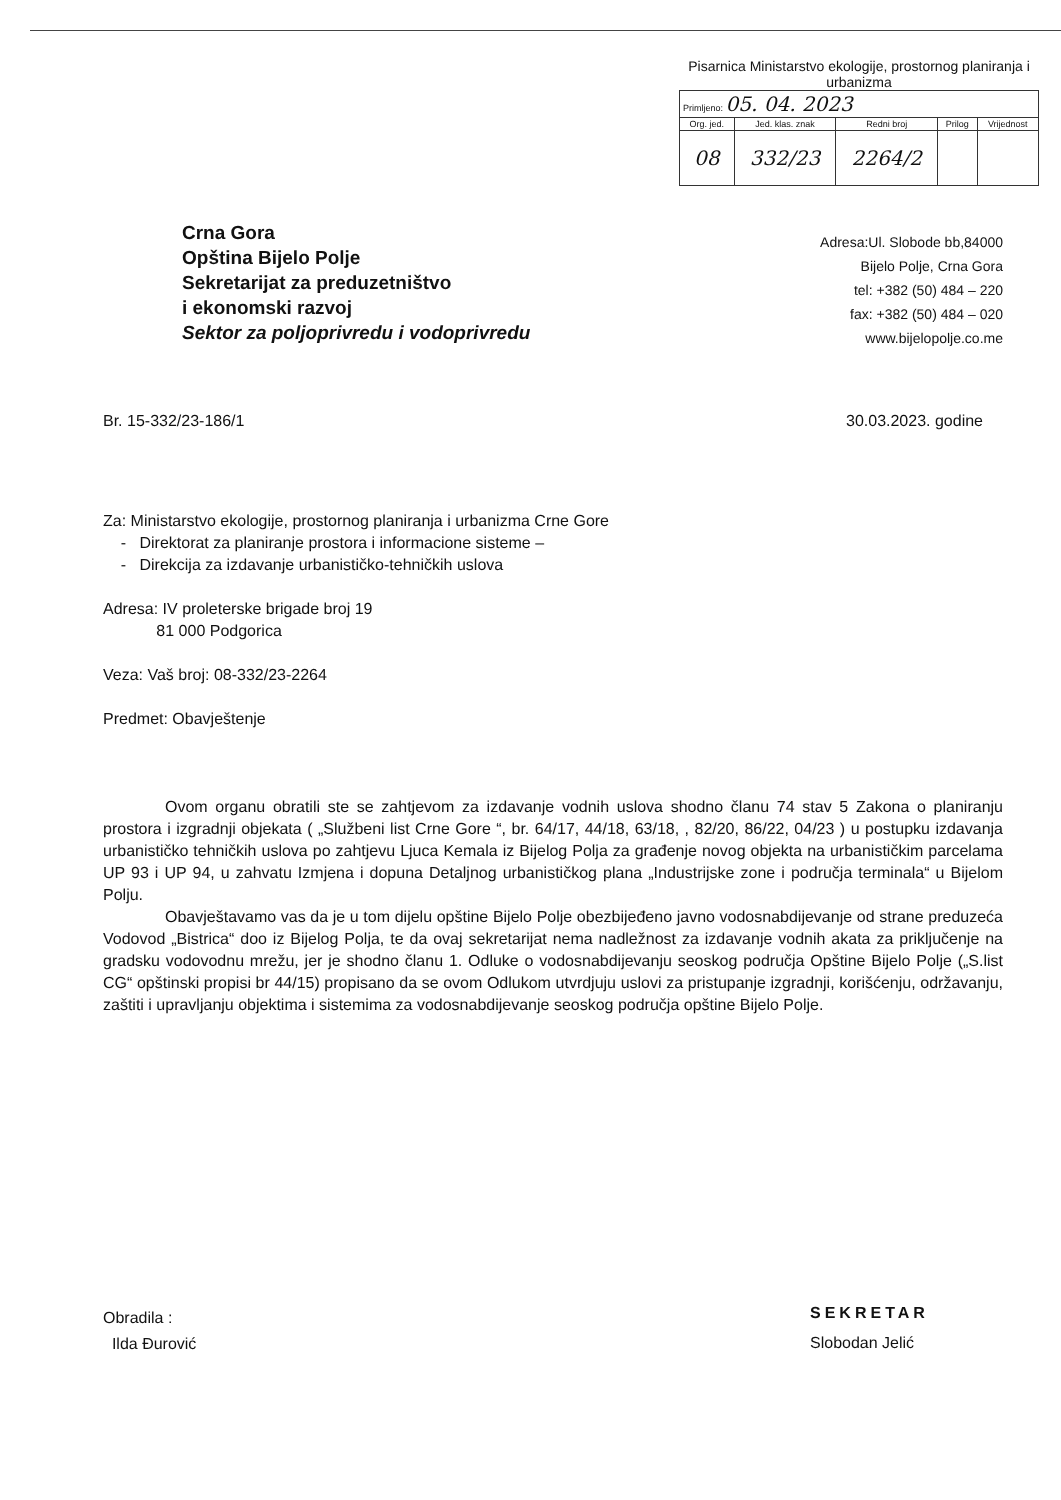Pisarnica Ministarstvo ekologije, prostornog planiranja i urbanizma
| Primljeno: 05. 04. 2023 | | | | |
| Org. jed. | Jed. klas. znak | Redni broj | Prilog | Vrijednost |
| 08 | 332/23 | 2264/2 | | |
Crna Gora
Opština Bijelo Polje
Sekretarijat za preduzetništvo
i ekonomski razvoj
Sektor za poljoprivredu i vodoprivredu
Adresa:Ul. Slobode bb,84000
Bijelo Polje, Crna Gora
tel: +382 (50) 484 – 220
fax: +382 (50) 484 – 020
www.bijelopolje.co.me
Br. 15-332/23-186/1 30.03.2023. godine
Za: Ministarstvo ekologije, prostornog planiranja i urbanizma Crne Gore
- Direktorat za planiranje prostora i informacione sisteme –
- Direkcija za izdavanje urbanističko-tehničkih uslova
Adresa: IV proleterske brigade broj 19
81 000 Podgorica
Veza: Vaš broj: 08-332/23-2264
Predmet: Obavještenje
Ovom organu obratili ste se zahtjevom za izdavanje vodnih uslova shodno članu 74 stav 5 Zakona o planiranju prostora i izgradnji objekata ( „Službeni list Crne Gore “, br. 64/17, 44/18, 63/18, , 82/20, 86/22, 04/23 ) u postupku izdavanja urbanističko tehničkih uslova po zahtjevu Ljuca Kemala iz Bijelog Polja za građenje novog objekta na urbanističkim parcelama UP 93 i UP 94, u zahvatu Izmjena i dopuna Detaljnog urbanističkog plana „Industrijske zone i područja terminala“ u Bijelom Polju.
Obavještavamo vas da je u tom dijelu opštine Bijelo Polje obezbijeđeno javno vodosnabdijevanje od strane preduzeća Vodovod „Bistrica“ doo iz Bijelog Polja, te da ovaj sekretarijat nema nadležnost za izdavanje vodnih akata za priključenje na gradsku vodovodnu mrežu, jer je shodno članu 1. Odluke o vodosnabdijevanju seoskog područja Opštine Bijelo Polje („S.list CG“ opštinski propisi br 44/15) propisano da se ovom Odlukom utvrdjuju uslovi za pristupanje izgradnji, korišćenju, održavanju, zaštiti i upravljanju objektima i sistemima za vodosnabdijevanje seoskog područja opštine Bijelo Polje.
Obradila :
Ilda Đurović
SEKRETAR
Slobodan Jelić